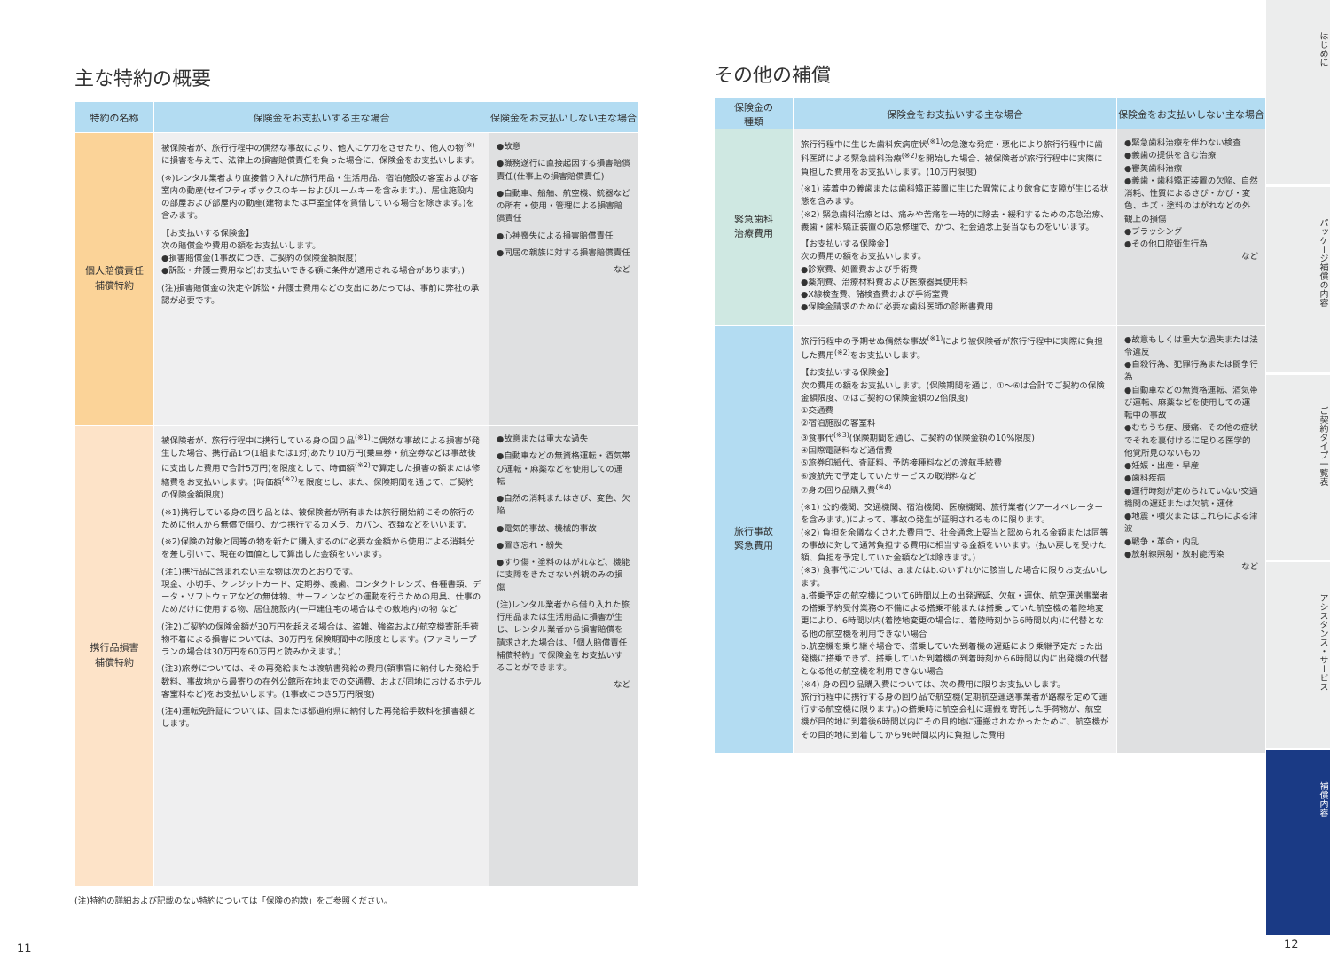主な特約の概要
| 特約の名称 | 保険金をお支払いする主な場合 | 保険金をお支払いしない主な場合 |
| --- | --- | --- |
| 個人賠償責任 補償特約 | 被保険者が、旅行行程中の偶然な事故により、他人にケガをさせたり、他人の物<sup>(※)</sup>に損害を与えて、法律上の損害賠償責任を負った場合に、保険金をお支払いします。 (※)レンタル業者より直接借り入れた旅行用品・生活用品、宿泊施設の客室および客室内の動産(セイフティボックスのキーおよびルームキーを含みます。)、居住施設内の部屋および部屋内の動産(建物または戸室全体を賃借している場合を除きます。)を含みます。 【お支払いする保険金】 次の賠償金や費用の額をお支払いします。 ●損害賠償金(1事故につき、ご契約の保険金額限度) ●訴訟・弁護士費用など(お支払いできる額に条件が適用される場合があります。) (注)損害賠償金の決定や訴訟・弁護士費用などの支出にあたっては、事前に弊社の承認が必要です。 | ●故意 ●職務遂行に直接起因する損害賠償責任(仕事上の損害賠償責任) ●自動車、船舶、航空機、銃器などの所有・使用・管理による損害賠償責任 ●心神喪失による損害賠償責任 ●同居の親族に対する損害賠償責任 など |
| 携行品損害 補償特約 | 被保険者が、旅行行程中に携行している身の回り品<sup>(※1)</sup>に偶然な事故による損害が発生した場合、携行品1つ(1組または1対)あたり10万円(乗車券・航空券などは事故後に支出した費用で合計5万円)を限度として、時価額<sup>(※2)</sup>で算定した損害の額または修繕費をお支払いします。(時価額<sup>(※2)</sup>を限度とし、また、保険期間を通じて、ご契約の保険金額限度) (※1)携行している身の回り品とは、被保険者が所有または旅行開始前にその旅行のために他人から無償で借り、かつ携行するカメラ、カバン、衣類などをいいます。 (※2)保険の対象と同等の物を新たに購入するのに必要な金額から使用による消耗分を差し引いて、現在の価値として算出した金額をいいます。 (注1)携行品に含まれない主な物は次のとおりです。 現金、小切手、クレジットカード、定期券、義歯、コンタクトレンズ、各種書類、データ・ソフトウェアなどの無体物、サーフィンなどの運動を行うための用具、仕事のためだけに使用する物、居住施設内(一戸建住宅の場合はその敷地内)の物 など (注2)ご契約の保険金額が30万円を超える場合は、盗難、強盗および航空機寄託手荷物不着による損害については、30万円を保険期間中の限度とします。(ファミリープランの場合は30万円を60万円と読みかえます。) (注3)旅券については、その再発給または渡航書発給の費用(領事官に納付した発給手数料、事故地から最寄りの在外公館所在地までの交通費、および同地におけるホテル客室料など)をお支払いします。(1事故につき5万円限度) (注4)運転免許証については、国または都道府県に納付した再発給手数料を損害額とします。 | ●故意または重大な過失 ●自動車などの無資格運転・酒気帯び運転・麻薬などを使用しての運転 ●自然の消耗またはさび、変色、欠陥 ●電気的事故、機械的事故 ●置き忘れ・紛失 ●すり傷・塗料のはがれなど、機能に支障をきたさない外観のみの損傷 (注)レンタル業者から借り入れた旅行用品または生活用品に損害が生じ、レンタル業者から損害賠償を請求された場合は、「個人賠償責任補償特約」で保険金をお支払いすることができます。 など |
(注)特約の詳細および記載のない特約については「保険の約款」をご参照ください。
11
その他の補償
| 保険金の 種類 | 保険金をお支払いする主な場合 | 保険金をお支払いしない主な場合 |
| --- | --- | --- |
| 緊急歯科 治療費用 | 旅行行程中に生じた歯科疾病症状<sup>(※1)</sup>の急激な発症・悪化により旅行行程中に歯科医師による緊急歯科治療<sup>(※2)</sup>を開始した場合、被保険者が旅行行程中に実際に負担した費用をお支払いします。(10万円限度) (※1) 装着中の義歯または歯科矯正装置に生じた異常により飲食に支障が生じる状態を含みます。 (※2) 緊急歯科治療とは、痛みや苦痛を一時的に除去・緩和するための応急治療、義歯・歯科矯正装置の応急修理で、かつ、社会通念上妥当なものをいいます。 【お支払いする保険金】 次の費用の額をお支払いします。 ●診察費、処置費および手術費 ●薬剤費、治療材料費および医療器具使用料 ●X線検査費、諸検査費および手術室費 ●保険金請求のために必要な歯科医師の診断書費用 | ●緊急歯科治療を伴わない検査 ●義歯の提供を含む治療 ●審美歯科治療 ●義歯・歯科矯正装置の欠陥、自然消耗、性質によるさび・かび・変色、キズ・塗料のはがれなどの外観上の損傷 ●ブラッシング ●その他口腔衛生行為 など |
| 旅行事故 緊急費用 | 旅行行程中の予期せぬ偶然な事故<sup>(※1)</sup>により被保険者が旅行行程中に実際に負担した費用<sup>(※2)</sup>をお支払いします。 【お支払いする保険金】 次の費用の額をお支払いします。(保険期間を通じ、①～⑥は合計でご契約の保険金額限度、⑦はご契約の保険金額の2倍限度) ①交通費 ②宿泊施設の客室料 ③食事代<sup>(※3)</sup>(保険期間を通じ、ご契約の保険金額の10%限度) ④国際電話料など通信費 ⑤旅券印紙代、査証料、予防接種料などの渡航手続費 ⑥渡航先で予定していたサービスの取消料など ⑦身の回り品購入費<sup>(※4)</sup> (※1) 公的機関、交通機関、宿泊機関、医療機関、旅行業者(ツアーオペレーターを含みます。)によって、事故の発生が証明されるものに限ります。 (※2) 負担を余儀なくされた費用で、社会通念上妥当と認められる金額または同等の事故に対して通常負担する費用に相当する金額をいいます。(払い戻しを受けた額、負担を予定していた金額などは除きます。) (※3) 食事代については、a.またはb.のいずれかに該当した場合に限りお支払いします。 a.搭乗予定の航空機について6時間以上の出発遅延、欠航・運休、航空運送事業者の搭乗予約受付業務の不備による搭乗不能または搭乗していた航空機の着陸地変更により、6時間以内(着陸地変更の場合は、着陸時刻から6時間以内)に代替となる他の航空機を利用できない場合 b.航空機を乗り継ぐ場合で、搭乗していた到着機の遅延により乗継予定だった出発機に搭乗できず、搭乗していた到着機の到着時刻から6時間以内に出発機の代替となる他の航空機を利用できない場合 (※4) 身の回り品購入費については、次の費用に限りお支払いします。 旅行行程中に携行する身の回り品で航空機(定期航空運送事業者が路線を定めて運行する航空機に限ります。)の搭乗時に航空会社に運搬を寄託した手荷物が、航空機が目的地に到着後6時間以内にその目的地に運搬されなかったために、航空機がその目的地に到着してから96時間以内に負担した費用 | ●故意もしくは重大な過失または法令違反 ●自殺行為、犯罪行為または闘争行為 ●自動車などの無資格運転、酒気帯び運転、麻薬などを使用しての運転中の事故 ●むちうち症、腰痛、その他の症状でそれを裏付けるに足りる医学的他覚所見のないもの ●妊娠・出産・早産 ●歯科疾病 ●運行時刻が定められていない交通機関の遅延または欠航・運休 ●地震・噴火またはこれらによる津波 ●戦争・革命・内乱 ●放射線照射・放射能汚染 など |
はじめに
パッケージ補償の内容
ご契約タイプ一覧表
アシスタンス・サービス
補償内容
12